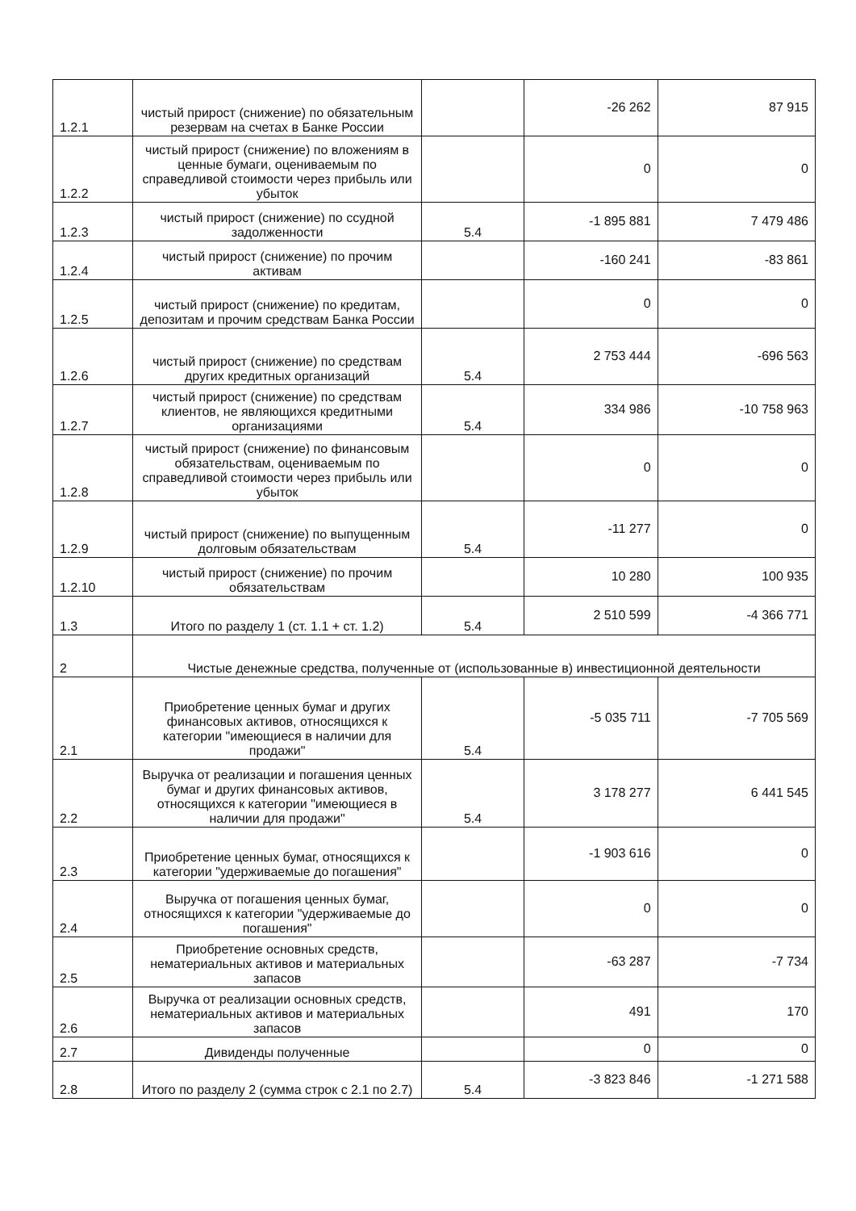| 1.2.1 | чистый прирост (снижение) по обязательным резервам на счетах в Банке России | | -26 262 | 87 915 |
| 1.2.2 | чистый прирост (снижение) по вложениям в ценные бумаги, оцениваемым по справедливой стоимости через прибыль или убыток | | 0 | 0 |
| 1.2.3 | чистый прирост (снижение) по ссудной задолженности | 5.4 | -1 895 881 | 7 479 486 |
| 1.2.4 | чистый прирост (снижение) по прочим активам | | -160 241 | -83 861 |
| 1.2.5 | чистый прирост (снижение) по кредитам, депозитам и прочим средствам Банка России | | 0 | 0 |
| 1.2.6 | чистый прирост (снижение) по средствам других кредитных организаций | 5.4 | 2 753 444 | -696 563 |
| 1.2.7 | чистый прирост (снижение) по средствам клиентов, не являющихся кредитными организациями | 5.4 | 334 986 | -10 758 963 |
| 1.2.8 | чистый прирост (снижение) по финансовым обязательствам, оцениваемым по справедливой стоимости через прибыль или убыток | | 0 | 0 |
| 1.2.9 | чистый прирост (снижение) по выпущенным долговым обязательствам | 5.4 | -11 277 | 0 |
| 1.2.10 | чистый прирост (снижение) по прочим обязательствам | | 10 280 | 100 935 |
| 1.3 | Итого по разделу 1 (ст. 1.1 + ст. 1.2) | 5.4 | 2 510 599 | -4 366 771 |
| 2 | Чистые денежные средства, полученные от (использованные в) инвестиционной деятельности | | | |
| 2.1 | Приобретение ценных бумаг и других финансовых активов, относящихся к категории "имеющиеся в наличии для продажи" | 5.4 | -5 035 711 | -7 705 569 |
| 2.2 | Выручка от реализации и погашения ценных бумаг и других финансовых активов, относящихся к категории "имеющиеся в наличии для продажи" | 5.4 | 3 178 277 | 6 441 545 |
| 2.3 | Приобретение ценных бумаг, относящихся к категории "удерживаемые до погашения" | | -1 903 616 | 0 |
| 2.4 | Выручка от погашения ценных бумаг, относящихся к категории "удерживаемые до погашения" | | 0 | 0 |
| 2.5 | Приобретение основных средств, нематериальных активов и материальных запасов | | -63 287 | -7 734 |
| 2.6 | Выручка от реализации основных средств, нематериальных активов и материальных запасов | | 491 | 170 |
| 2.7 | Дивиденды полученные | | 0 | 0 |
| 2.8 | Итого по разделу 2 (сумма строк с 2.1 по 2.7) | 5.4 | -3 823 846 | -1 271 588 |